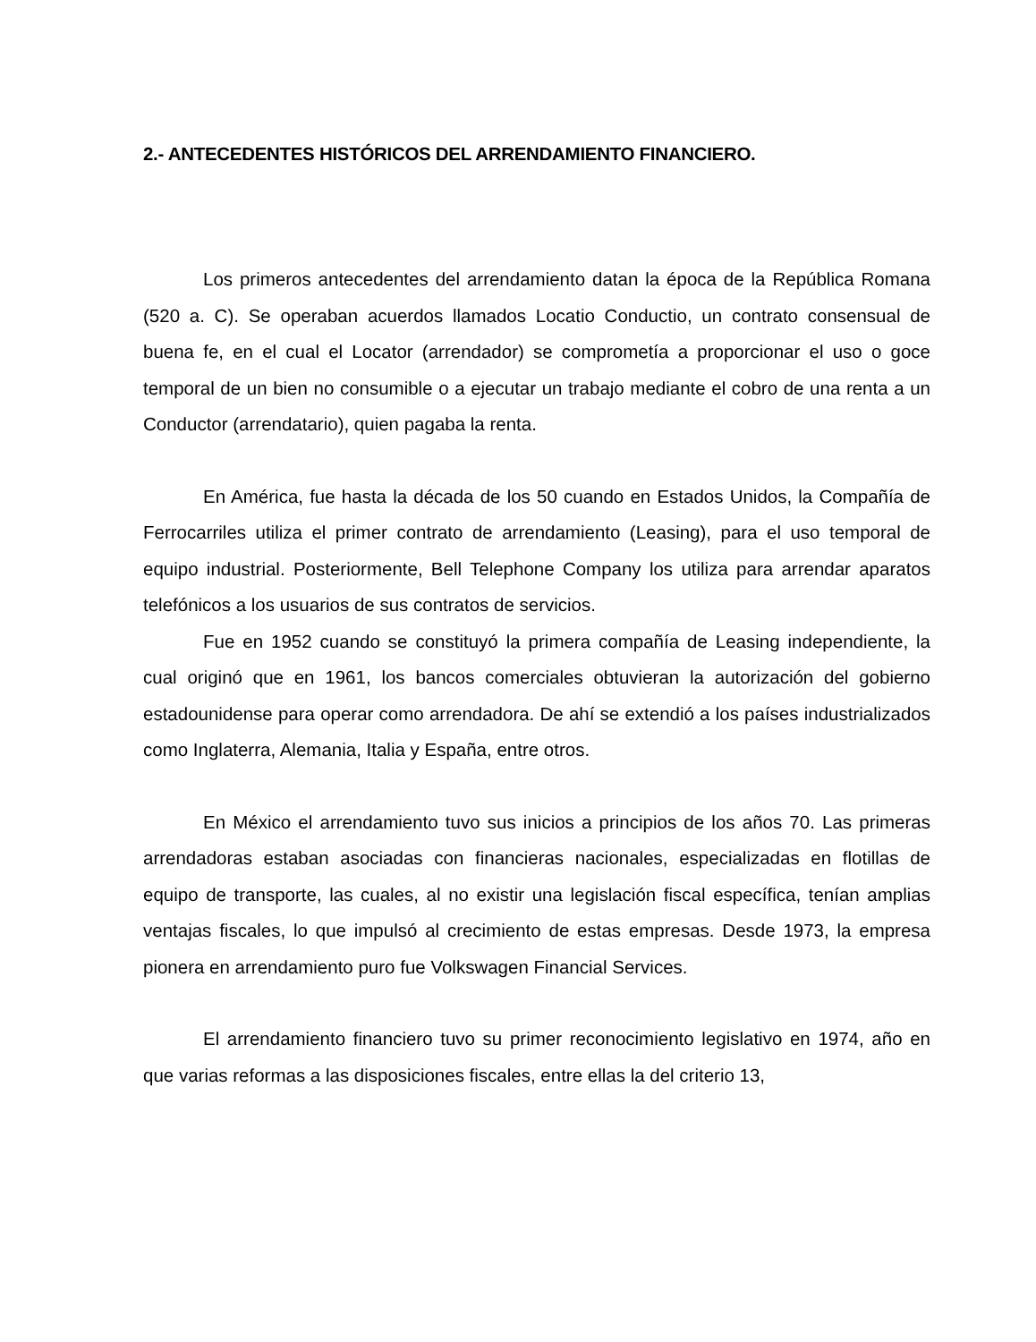2.- ANTECEDENTES HISTÓRICOS DEL ARRENDAMIENTO FINANCIERO.
Los primeros antecedentes del arrendamiento datan la época de la República Romana (520 a. C). Se operaban acuerdos llamados Locatio Conductio, un contrato consensual de buena fe, en el cual el Locator (arrendador) se comprometía a proporcionar el uso o goce temporal de un bien no consumible o a ejecutar un trabajo mediante el cobro de una renta a un Conductor (arrendatario), quien pagaba la renta.
En América, fue hasta la década de los 50 cuando en Estados Unidos, la Compañía de Ferrocarriles utiliza el primer contrato de arrendamiento (Leasing), para el uso temporal de equipo industrial. Posteriormente, Bell Telephone Company los utiliza para arrendar aparatos telefónicos a los usuarios de sus contratos de servicios.
Fue en 1952 cuando se constituyó la primera compañía de Leasing independiente, la cual originó que en 1961, los bancos comerciales obtuvieran la autorización del gobierno estadounidense para operar como arrendadora. De ahí se extendió a los países industrializados como Inglaterra, Alemania, Italia y España, entre otros.
En México el arrendamiento tuvo sus inicios a principios de los años 70. Las primeras arrendadoras estaban asociadas con financieras nacionales, especializadas en flotillas de equipo de transporte, las cuales, al no existir una legislación fiscal específica, tenían amplias ventajas fiscales, lo que impulsó al crecimiento de estas empresas. Desde 1973, la empresa pionera en arrendamiento puro fue Volkswagen Financial Services.
El arrendamiento financiero tuvo su primer reconocimiento legislativo en 1974, año en que varias reformas a las disposiciones fiscales, entre ellas la del criterio 13,